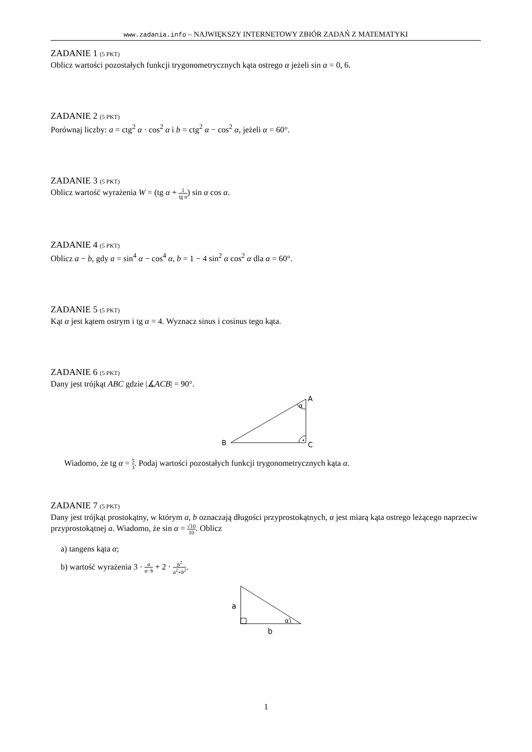www.zadania.info – NAJWIĘKSZY INTERNETOWY ZBIÓR ZADAŃ Z MATEMATYKI
ZADANIE 1 (5 PKT)
Oblicz wartości pozostałych funkcji trygonometrycznych kąta ostrego α jeżeli sin α = 0, 6.
ZADANIE 2 (5 PKT)
Porównaj liczby: a = ctg<sup>2</sup> α · cos<sup>2</sup> α i b = ctg<sup>2</sup> α − cos<sup>2</sup> α, jeżeli α = 60°.
ZADANIE 3 (5 PKT)
Oblicz wartość wyrażenia W = (tg α + 1 tg α) sin α cos α.
ZADANIE 4 (5 PKT)
Oblicz a − b, gdy a = sin<sup>4</sup> α − cos<sup>4</sup> α, b = 1 − 4 sin<sup>2</sup> α cos<sup>2</sup> α dla α = 60°.
ZADANIE 5 (5 PKT)
Kąt α jest kątem ostrym i tg α = 4. Wyznacz sinus i cosinus tego kąta.
ZADANIE 6 (5 PKT)
Dany jest trójkąt ABC gdzie |∡ACB| = 90°.
A
α
B
C
Wiadomo, że tg α = 5 3. Podaj wartości pozostałych funkcji trygonometrycznych kąta α.
ZADANIE 7 (5 PKT)
Dany jest trójkąt prostokątny, w którym a, b oznaczają długości przyprostokątnych, α jest miarą kąta ostrego leżącego naprzeciw przyprostokątnej a. Wiadomo, że sin α = √10 10. Oblicz
a) tangens kąta α;
b) wartość wyrażenia 3 · a a−b + 2 · b<sup>2</sup> a<sup>2</sup>+b<sup>2</sup>.
a
b
α
1